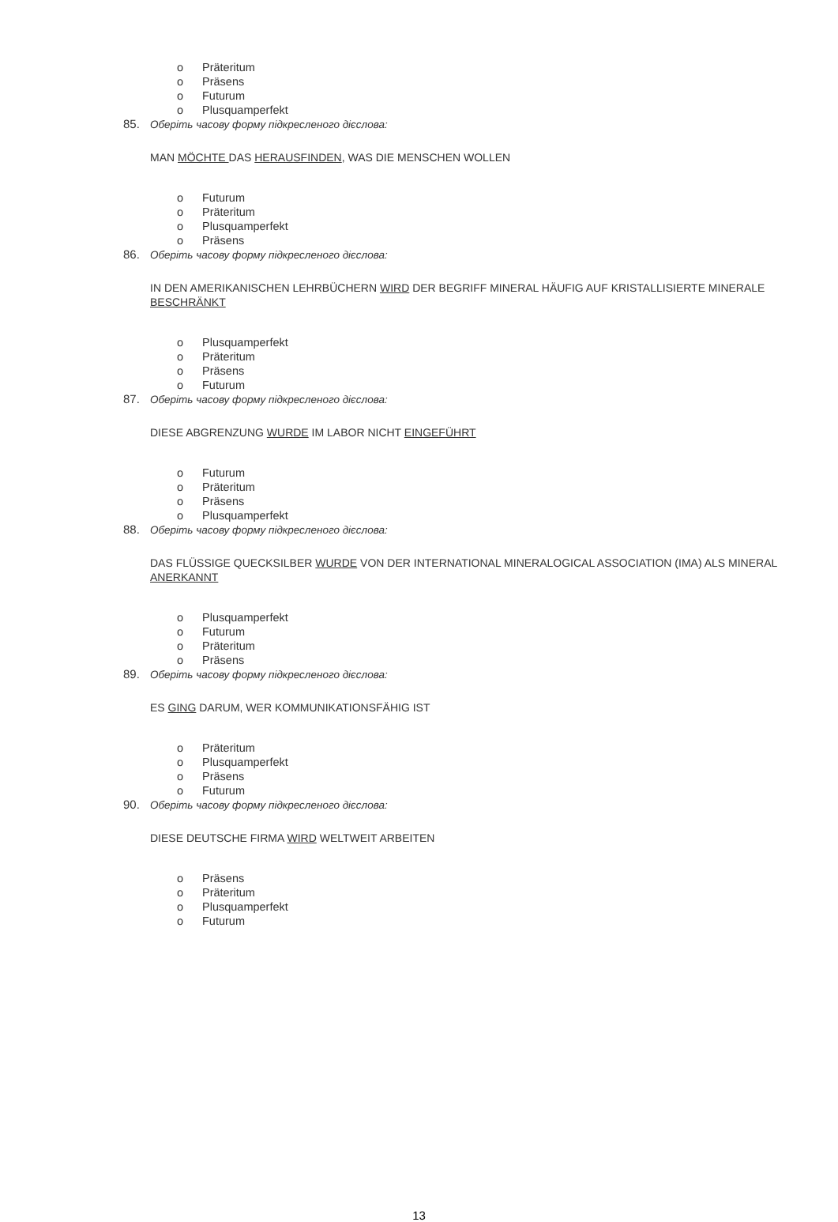o Präteritum
o Präsens
o Futurum
o Plusquamperfekt
85. Оберіть часову форму підкресленого дієслова:
MAN MÖCHTE DAS HERAUSFINDEN, WAS DIE MENSCHEN WOLLEN
o Futurum
o Präteritum
o Plusquamperfekt
o Präsens
86. Оберіть часову форму підкресленого дієслова:
IN DEN AMERIKANISCHEN LEHRBÜCHERN WIRD DER BEGRIFF MINERAL HÄUFIG AUF KRISTALLISIERTE MINERALE BESCHRÄNKT
o Plusquamperfekt
o Präteritum
o Präsens
o Futurum
87. Оберіть часову форму підкресленого дієслова:
DIESE ABGRENZUNG WURDE IM LABOR NICHT EINGEFÜHRT
o Futurum
o Präteritum
o Präsens
o Plusquamperfekt
88. Оберіть часову форму підкресленого дієслова:
DAS FLÜSSIGE QUECKSILBER WURDE VON DER INTERNATIONAL MINERALOGICAL ASSOCIATION (IMA) ALS MINERAL ANERKANNT
o Plusquamperfekt
o Futurum
o Präteritum
o Präsens
89. Оберіть часову форму підкресленого дієслова:
ES GING DARUM, WER KOMMUNIKATIONSFÄHIG IST
o Präteritum
o Plusquamperfekt
o Präsens
o Futurum
90. Оберіть часову форму підкресленого дієслова:
DIESE DEUTSCHE FIRMA WIRD WELTWEIT ARBEITEN
o Präsens
o Präteritum
o Plusquamperfekt
o Futurum
13